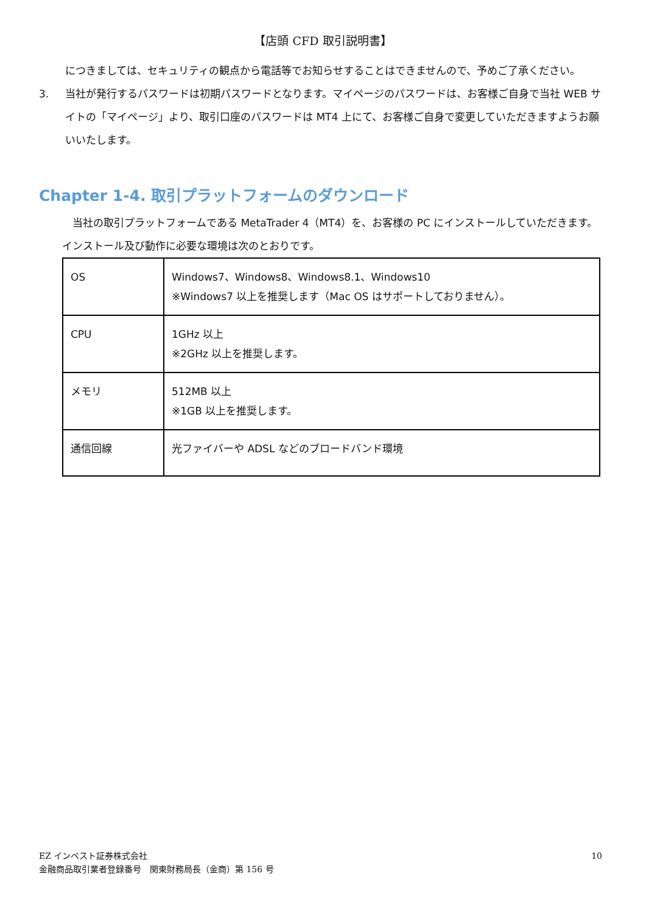【店頭 CFD 取引説明書】
につきましては、セキュリティの観点から電話等でお知らせすることはできませんので、予めご了承ください。
3. 当社が発行するパスワードは初期パスワードとなります。マイページのパスワードは、お客様ご自身で当社 WEB サイトの「マイページ」より、取引口座のパスワードは MT4 上にて、お客様ご自身で変更していただきますようお願いいたします。
Chapter 1-4. 取引プラットフォームのダウンロード
　当社の取引プラットフォームである MetaTrader 4（MT4）を、お客様の PC にインストールしていただきます。インストール及び動作に必要な環境は次のとおりです。
| OS | Windows7、Windows8、Windows8.1、Windows10 ※Windows7 以上を推奨します（Mac OS はサポートしておりません）。 |
| CPU | 1GHz 以上 ※2GHz 以上を推奨します。 |
| メモリ | 512MB 以上 ※1GB 以上を推奨します。 |
| 通信回線 | 光ファイバーや ADSL などのブロードバンド環境 |
EZ インベスト証券株式会社
金融商品取引業者登録番号　関東財務局長（金商）第 156 号
10